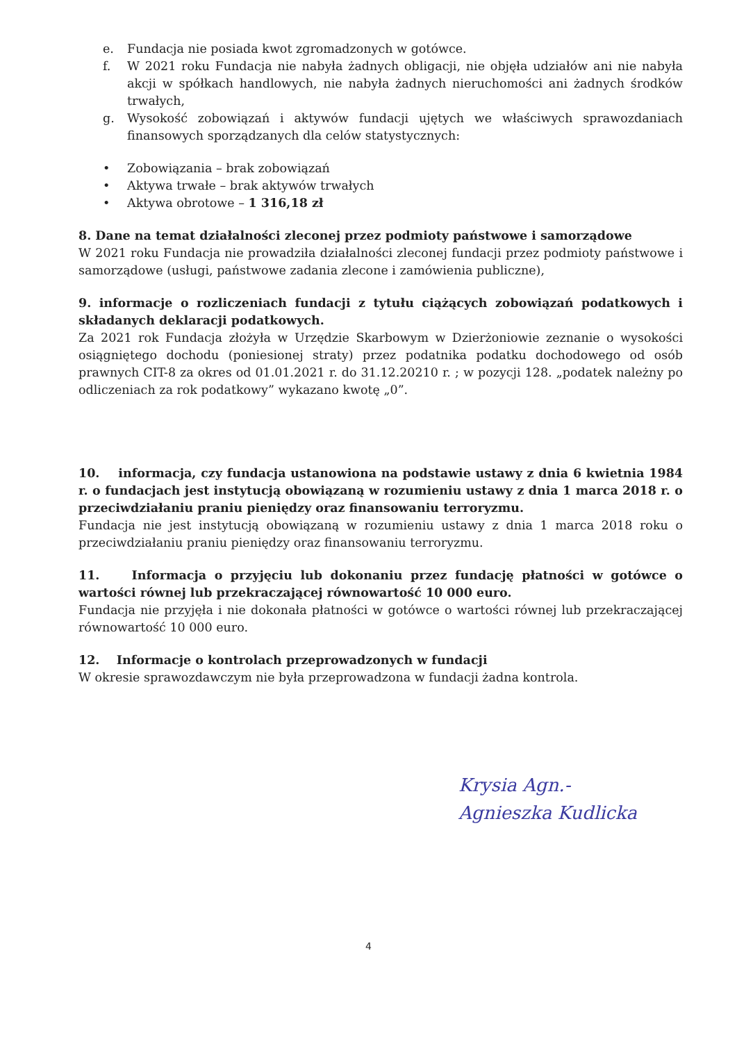e. Fundacja nie posiada kwot zgromadzonych w gotówce.
f. W 2021 roku Fundacja nie nabyła żadnych obligacji, nie objęła udziałów ani nie nabyła akcji w spółkach handlowych, nie nabyła żadnych nieruchomości ani żadnych środków trwałych,
g. Wysokość zobowiązań i aktywów fundacji ujętych we właściwych sprawozdaniach finansowych sporządzanych dla celów statystycznych:
• Zobowiązania – brak zobowiązań
• Aktywa trwałe – brak aktywów trwałych
• Aktywa obrotowe – 1 316,18 zł
8. Dane na temat działalności zleconej przez podmioty państwowe i samorządowe
W 2021 roku Fundacja nie prowadziła działalności zleconej fundacji przez podmioty państwowe i samorządowe (usługi, państwowe zadania zlecone i zamówienia publiczne),
9. informacje o rozliczeniach fundacji z tytułu ciążących zobowiązań podatkowych i składanych deklaracji podatkowych.
Za 2021 rok Fundacja złożyła w Urzędzie Skarbowym w Dzierżoniowie zeznanie o wysokości osiągniętego dochodu (poniesionej straty) przez podatnika podatku dochodowego od osób prawnych CIT-8 za okres od 01.01.2021 r. do 31.12.20210 r. ; w pozycji 128. „podatek należny po odliczeniach za rok podatkowy” wykazano kwotę „0”.
10. informacja, czy fundacja ustanowiona na podstawie ustawy z dnia 6 kwietnia 1984 r. o fundacjach jest instytucją obowiązaną w rozumieniu ustawy z dnia 1 marca 2018 r. o przeciwdziałaniu praniu pieniędzy oraz finansowaniu terroryzmu.
Fundacja nie jest instytucją obowiązaną w rozumieniu ustawy z dnia 1 marca 2018 roku o przeciwdziałaniu praniu pieniędzy oraz finansowaniu terroryzmu.
11. Informacja o przyjęciu lub dokonaniu przez fundację płatności w gotówce o wartości równej lub przekraczającej równowartość 10 000 euro.
Fundacja nie przyjęła i nie dokonała płatności w gotówce o wartości równej lub przekraczającej równowartość 10 000 euro.
12. Informacje o kontrolach przeprowadzonych w fundacji
W okresie sprawozdawczym nie była przeprowadzona w fundacji żadna kontrola.
Krysia Agn.-
Agnieszka Kudlicka
4